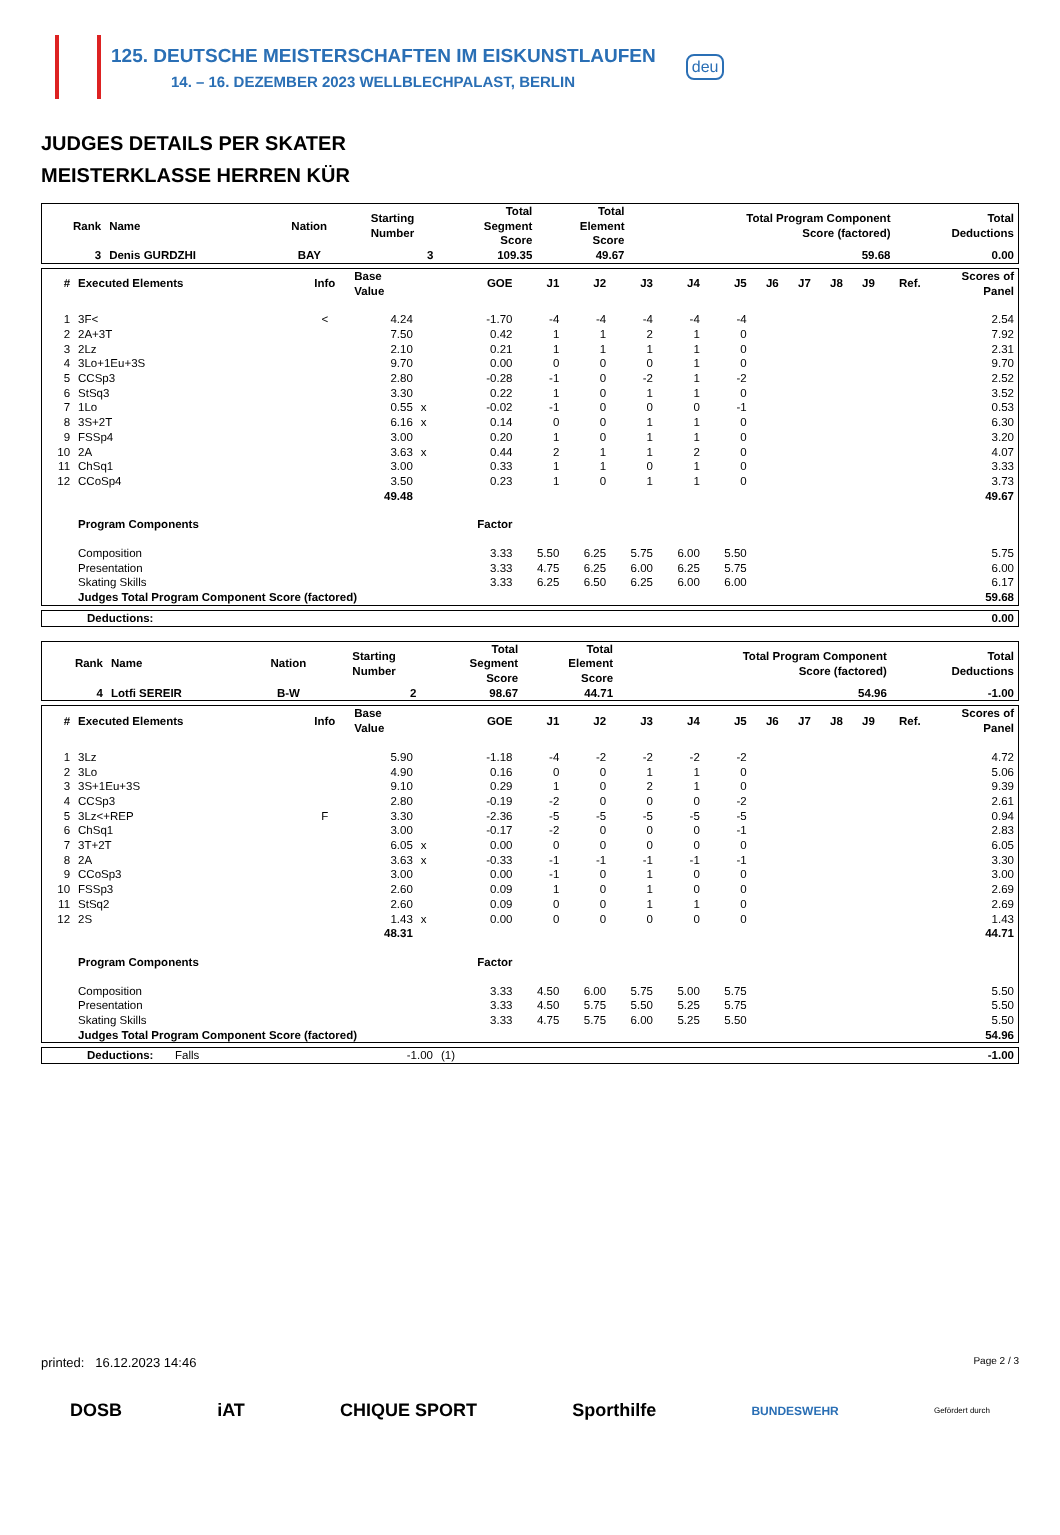125. DEUTSCHE MEISTERSCHAFTEN IM EISKUNSTLAUFEN
14. – 16. DEZEMBER 2023 WELLBLECHPALAST, BERLIN
deu
JUDGES DETAILS PER SKATER
MEISTERKLASSE HERREN KÜR
| Rank | Name | Nation | Starting Number | Total Segment Score | Total Element Score | Total Program Component Score (factored) | Total Deductions |
| --- | --- | --- | --- | --- | --- | --- | --- |
| 3 | Denis GURDZHI | BAY | 3 | 109.35 | 49.67 | 59.68 | 0.00 |
| # | Executed Elements | Info | Base Value | | GOE | J1 | J2 | J3 | J4 | J5 | J6 | J7 | J8 | J9 | Ref. | Scores of Panel |
| --- | --- | --- | --- | --- | --- | --- | --- | --- | --- | --- | --- | --- | --- | --- | --- | --- |
| 1 | 3F< | < | 4.24 | | -1.70 | -4 | -4 | -4 | -4 | -4 | | | | | | 2.54 |
| 2 | 2A+3T | | 7.50 | | 0.42 | 1 | 1 | 2 | 1 | 0 | | | | | | 7.92 |
| 3 | 2Lz | | 2.10 | | 0.21 | 1 | 1 | 1 | 1 | 0 | | | | | | 2.31 |
| 4 | 3Lo+1Eu+3S | | 9.70 | | 0.00 | 0 | 0 | 0 | 1 | 0 | | | | | | 9.70 |
| 5 | CCSp3 | | 2.80 | | -0.28 | -1 | 0 | -2 | 1 | -2 | | | | | | 2.52 |
| 6 | StSq3 | | 3.30 | | 0.22 | 1 | 0 | 1 | 1 | 0 | | | | | | 3.52 |
| 7 | 1Lo | | 0.55 | x | -0.02 | -1 | 0 | 0 | 0 | -1 | | | | | | 0.53 |
| 8 | 3S+2T | | 6.16 | x | 0.14 | 0 | 0 | 1 | 1 | 0 | | | | | | 6.30 |
| 9 | FSSp4 | | 3.00 | | 0.20 | 1 | 0 | 1 | 1 | 0 | | | | | | 3.20 |
| 10 | 2A | | 3.63 | x | 0.44 | 2 | 1 | 1 | 2 | 0 | | | | | | 4.07 |
| 11 | ChSq1 | | 3.00 | | 0.33 | 1 | 1 | 0 | 1 | 0 | | | | | | 3.33 |
| 12 | CCoSp4 | | 3.50 | | 0.23 | 1 | 0 | 1 | 1 | 0 | | | | | | 3.73 |
| | | | 49.48 | | | | | | | | | | | | | 49.67 |
| | Program Components | | | | Factor | | | | | | | | | | | |
| | Composition | | | | 3.33 | 5.50 | 6.25 | 5.75 | 6.00 | 5.50 | | | | | | 5.75 |
| | Presentation | | | | 3.33 | 4.75 | 6.25 | 6.00 | 6.25 | 5.75 | | | | | | 6.00 |
| | Skating Skills | | | | 3.33 | 6.25 | 6.50 | 6.25 | 6.00 | 6.00 | | | | | | 6.17 |
| | Judges Total Program Component Score (factored) | | | | | | | | | | | | | | | 59.68 |
| Deductions: | 0.00 |
| --- | --- |
| Rank | Name | Nation | Starting Number | Total Segment Score | Total Element Score | Total Program Component Score (factored) | Total Deductions |
| --- | --- | --- | --- | --- | --- | --- | --- |
| 4 | Lotfi SEREIR | B-W | 2 | 98.67 | 44.71 | 54.96 | -1.00 |
| # | Executed Elements | Info | Base Value | | GOE | J1 | J2 | J3 | J4 | J5 | J6 | J7 | J8 | J9 | Ref. | Scores of Panel |
| --- | --- | --- | --- | --- | --- | --- | --- | --- | --- | --- | --- | --- | --- | --- | --- | --- |
| 1 | 3Lz | | 5.90 | | -1.18 | -4 | -2 | -2 | -2 | -2 | | | | | | 4.72 |
| 2 | 3Lo | | 4.90 | | 0.16 | 0 | 0 | 1 | 1 | 0 | | | | | | 5.06 |
| 3 | 3S+1Eu+3S | | 9.10 | | 0.29 | 1 | 0 | 2 | 1 | 0 | | | | | | 9.39 |
| 4 | CCSp3 | | 2.80 | | -0.19 | -2 | 0 | 0 | 0 | -2 | | | | | | 2.61 |
| 5 | 3Lz<+REP | F | 3.30 | | -2.36 | -5 | -5 | -5 | -5 | -5 | | | | | | 0.94 |
| 6 | ChSq1 | | 3.00 | | -0.17 | -2 | 0 | 0 | 0 | -1 | | | | | | 2.83 |
| 7 | 3T+2T | | 6.05 | x | 0.00 | 0 | 0 | 0 | 0 | 0 | | | | | | 6.05 |
| 8 | 2A | | 3.63 | x | -0.33 | -1 | -1 | -1 | -1 | -1 | | | | | | 3.30 |
| 9 | CCoSp3 | | 3.00 | | 0.00 | -1 | 0 | 1 | 0 | 0 | | | | | | 3.00 |
| 10 | FSSp3 | | 2.60 | | 0.09 | 1 | 0 | 1 | 0 | 0 | | | | | | 2.69 |
| 11 | StSq2 | | 2.60 | | 0.09 | 0 | 0 | 1 | 1 | 0 | | | | | | 2.69 |
| 12 | 2S | | 1.43 | x | 0.00 | 0 | 0 | 0 | 0 | 0 | | | | | | 1.43 |
| | | | 48.31 | | | | | | | | | | | | | 44.71 |
| | Program Components | | | | Factor | | | | | | | | | | | |
| | Composition | | | | 3.33 | 4.50 | 6.00 | 5.75 | 5.00 | 5.75 | | | | | | 5.50 |
| | Presentation | | | | 3.33 | 4.50 | 5.75 | 5.50 | 5.25 | 5.75 | | | | | | 5.50 |
| | Skating Skills | | | | 3.33 | 4.75 | 5.75 | 6.00 | 5.25 | 5.50 | | | | | | 5.50 |
| | Judges Total Program Component Score (factored) | | | | | | | | | | | | | | | 54.96 |
| Deductions: | Falls | -1.00 | (1) | -1.00 |
printed: 16.12.2023 14:46 Page 2 / 3
DOSB iAT CHIQUE SPORT Sporthilfe BUNDESWEHR Gefördert durch